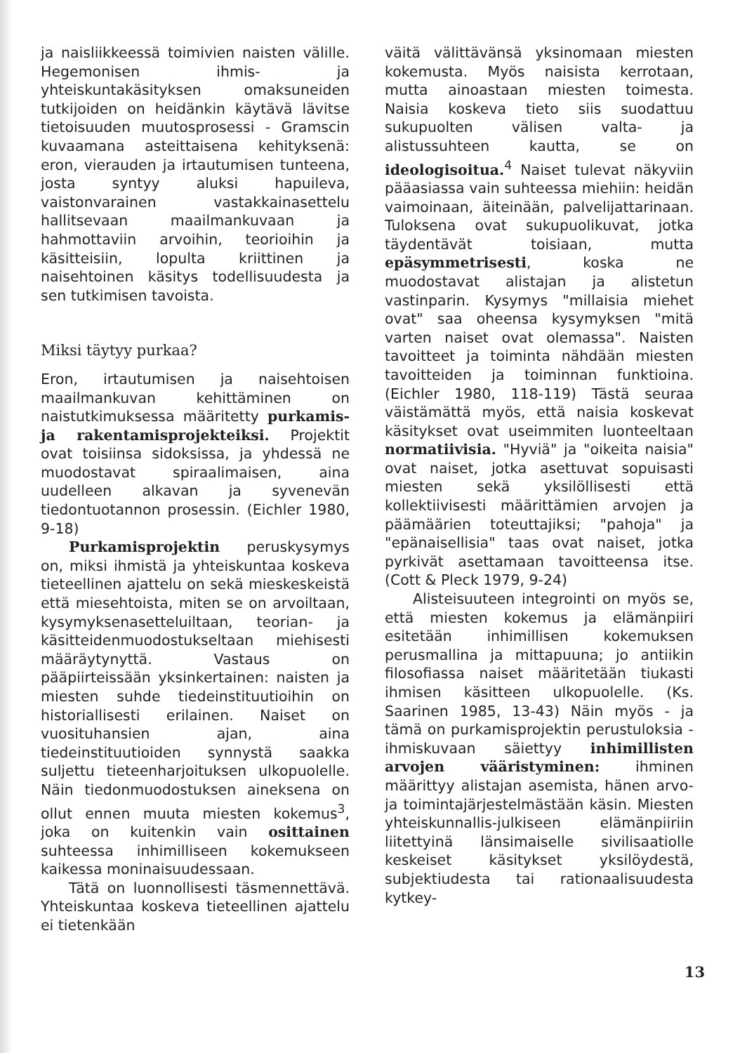ja naisliikkeessä toimivien naisten välille. Hegemonisen ihmis- ja yhteiskuntakäsityksen omaksuneiden tutkijoiden on heidänkin käytävä lävitse tietoisuuden muutosprosessi - Gramscin kuvaamana asteittaisena kehityksenä: eron, vierauden ja irtautumisen tunteena, josta syntyy aluksi hapuileva, vaistonvarainen vastakkainasettelu hallitsevaan maailmankuvaan ja hahmottaviin arvoihin, teorioihin ja käsitteisiin, lopulta kriittinen ja naisehtoinen käsitys todellisuudesta ja sen tutkimisen tavoista.
Miksi täytyy purkaa?
Eron, irtautumisen ja naisehtoisen maailmankuvan kehittäminen on naistutkimuksessa määritetty purkamis- ja rakentamisprojekteiksi. Projektit ovat toisiinsa sidoksissa, ja yhdessä ne muodostavat spiraalimaisen, aina uudelleen alkavan ja syvenevän tiedontuotannon prosessin. (Eichler 1980, 9-18)
Purkamisprojektin peruskysymys on, miksi ihmistä ja yhteiskuntaa koskeva tieteellinen ajattelu on sekä mieskeskeistä että miesehtoista, miten se on arvoiltaan, kysymyksenasetteluiltaan, teorian- ja käsitteidenmuodostukseltaan miehisesti määräytynyttä. Vastaus on pääpiirteissään yksinkertainen: naisten ja miesten suhde tiedeinstituutioihin on historiallisesti erilainen. Naiset on vuosituhansien ajan, aina tiedeinstituutioiden synnystä saakka suljettu tieteenharjoituksen ulkopuolelle. Näin tiedonmuodostuksen aineksena on ollut ennen muuta miesten kokemus<sup>3</sup>, joka on kuitenkin vain osittainen suhteessa inhimilliseen kokemukseen kaikessa moninaisuudessaan.
Tätä on luonnollisesti täsmennettävä. Yhteiskuntaa koskeva tieteellinen ajattelu ei tietenkään
väitä välittävänsä yksinomaan miesten kokemusta. Myös naisista kerrotaan, mutta ainoastaan miesten toimesta. Naisia koskeva tieto siis suodattuu sukupuolten välisen valta- ja alistussuhteen kautta, se on ideologisoitua.<sup>4</sup> Naiset tulevat näkyviin pääasiassa vain suhteessa miehiin: heidän vaimoinaan, äiteinään, palvelijattarinaan. Tuloksena ovat sukupuolikuvat, jotka täydentävät toisiaan, mutta epäsymmetrisesti, koska ne muodostavat alistajan ja alistetun vastinparin. Kysymys "millaisia miehet ovat" saa oheensa kysymyksen "mitä varten naiset ovat olemassa". Naisten tavoitteet ja toiminta nähdään miesten tavoitteiden ja toiminnan funktioina. (Eichler 1980, 118-119) Tästä seuraa väistämättä myös, että naisia koskevat käsitykset ovat useimmiten luonteeltaan normatiivisia. "Hyviä" ja "oikeita naisia" ovat naiset, jotka asettuvat sopuisasti miesten sekä yksilöllisesti että kollektiivisesti määrittämien arvojen ja päämäärien toteuttajiksi; "pahoja" ja "epänaisellisia" taas ovat naiset, jotka pyrkivät asettamaan tavoitteensa itse. (Cott & Pleck 1979, 9-24)
Alisteisuuteen integrointi on myös se, että miesten kokemus ja elämänpiiri esitetään inhimillisen kokemuksen perusmallina ja mittapuuna; jo antiikin filosofiassa naiset määritetään tiukasti ihmisen käsitteen ulkopuolelle. (Ks. Saarinen 1985, 13-43) Näin myös - ja tämä on purkamisprojektin perustuloksia - ihmiskuvaan säiettyy inhimillisten arvojen vääristyminen: ihminen määrittyy alistajan asemista, hänen arvo- ja toimintajärjestelmästään käsin. Miesten yhteiskunnallis-julkiseen elämänpiiriin liitettyinä länsimaiselle sivilisaatiolle keskeiset käsitykset yksilöydestä, subjektiudesta tai rationaalisuudesta kytkey-
13